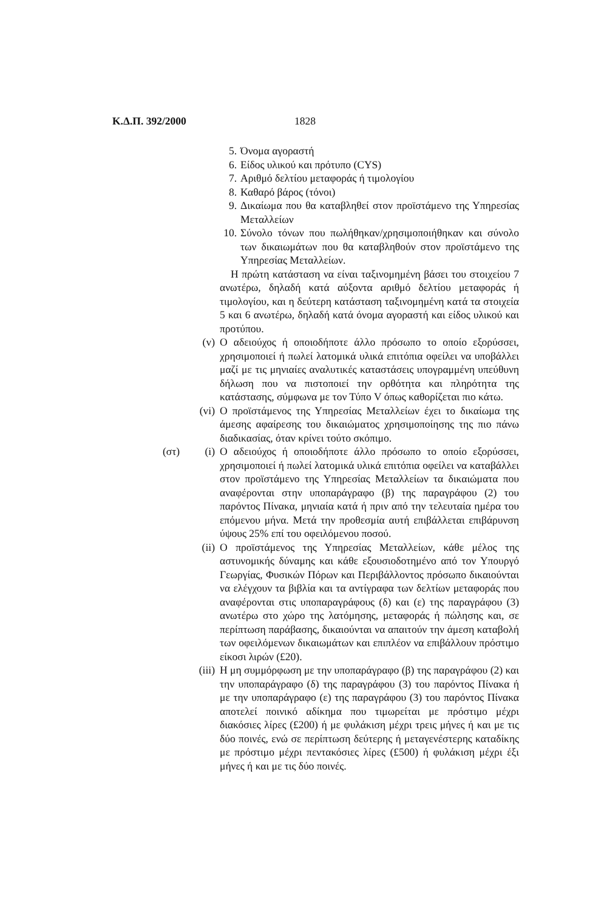Κ.Δ.Π. 392/2000 1828
5. Όνομα αγοραστή
6. Είδος υλικού και πρότυπο (CYS)
7. Αριθμό δελτίου μεταφοράς ή τιμολογίου
8. Καθαρό βάρος (τόνοι)
9. Δικαίωμα που θα καταβληθεί στον προϊστάμενο της Υπηρεσίας Μεταλλείων
10. Σύνολο τόνων που πωλήθηκαν/χρησιμοποιήθηκαν και σύνολο των δικαιωμάτων που θα καταβληθούν στον προϊστάμενο της Υπηρεσίας Μεταλλείων.
Η πρώτη κατάσταση να είναι ταξινομημένη βάσει του στοιχείου 7 ανωτέρω, δηλαδή κατά αύξοντα αριθμό δελτίου μεταφοράς ή τιμολογίου, και η δεύτερη κατάσταση ταξινομημένη κατά τα στοιχεία 5 και 6 ανωτέρω, δηλαδή κατά όνομα αγοραστή και είδος υλικού και προτύπου.
(v) Ο αδειούχος ή οποιοδήποτε άλλο πρόσωπο το οποίο εξορύσσει, χρησιμοποιεί ή πωλεί λατομικά υλικά επιτόπια οφείλει να υποβάλλει μαζί με τις μηνιαίες αναλυτικές καταστάσεις υπογραμμένη υπεύθυνη δήλωση που να πιστοποιεί την ορθότητα και πληρότητα της κατάστασης, σύμφωνα με τον Τύπο V όπως καθορίζεται πιο κάτω.
(vi) Ο προϊστάμενος της Υπηρεσίας Μεταλλείων έχει το δικαίωμα της άμεσης αφαίρεσης του δικαιώματος χρησιμοποίησης της πιο πάνω διαδικασίας, όταν κρίνει τούτο σκόπιμο.
(στ) (i) Ο αδειούχος ή οποιοδήποτε άλλο πρόσωπο το οποίο εξορύσσει, χρησιμοποιεί ή πωλεί λατομικά υλικά επιτόπια οφείλει να καταβάλλει στον προϊστάμενο της Υπηρεσίας Μεταλλείων τα δικαιώματα που αναφέρονται στην υποπαράγραφο (β) της παραγράφου (2) του παρόντος Πίνακα, μηνιαία κατά ή πριν από την τελευταία ημέρα του επόμενου μήνα. Μετά την προθεσμία αυτή επιβάλλεται επιβάρυνση ύψους 25% επί του οφειλόμενου ποσού.
(ii) Ο προϊστάμενος της Υπηρεσίας Μεταλλείων, κάθε μέλος της αστυνομικής δύναμης και κάθε εξουσιοδοτημένο από τον Υπουργό Γεωργίας, Φυσικών Πόρων και Περιβάλλοντος πρόσωπο δικαιούνται να ελέγχουν τα βιβλία και τα αντίγραφα των δελτίων μεταφοράς που αναφέρονται στις υποπαραγράφους (δ) και (ε) της παραγράφου (3) ανωτέρω στο χώρο της λατόμησης, μεταφοράς ή πώλησης και, σε περίπτωση παράβασης, δικαιούνται να απαιτούν την άμεση καταβολή των οφειλόμενων δικαιωμάτων και επιπλέον να επιβάλλουν πρόστιμο είκοσι λιρών (£20).
(iii) Η μη συμμόρφωση με την υποπαράγραφο (β) της παραγράφου (2) και την υποπαράγραφο (δ) της παραγράφου (3) του παρόντος Πίνακα ή με την υποπαράγραφο (ε) της παραγράφου (3) του παρόντος Πίνακα αποτελεί ποινικό αδίκημα που τιμωρείται με πρόστιμο μέχρι διακόσιες λίρες (£200) ή με φυλάκιση μέχρι τρεις μήνες ή και με τις δύο ποινές, ενώ σε περίπτωση δεύτερης ή μεταγενέστερης καταδίκης με πρόστιμο μέχρι πεντακόσιες λίρες (£500) ή φυλάκιση μέχρι έξι μήνες ή και με τις δύο ποινές.